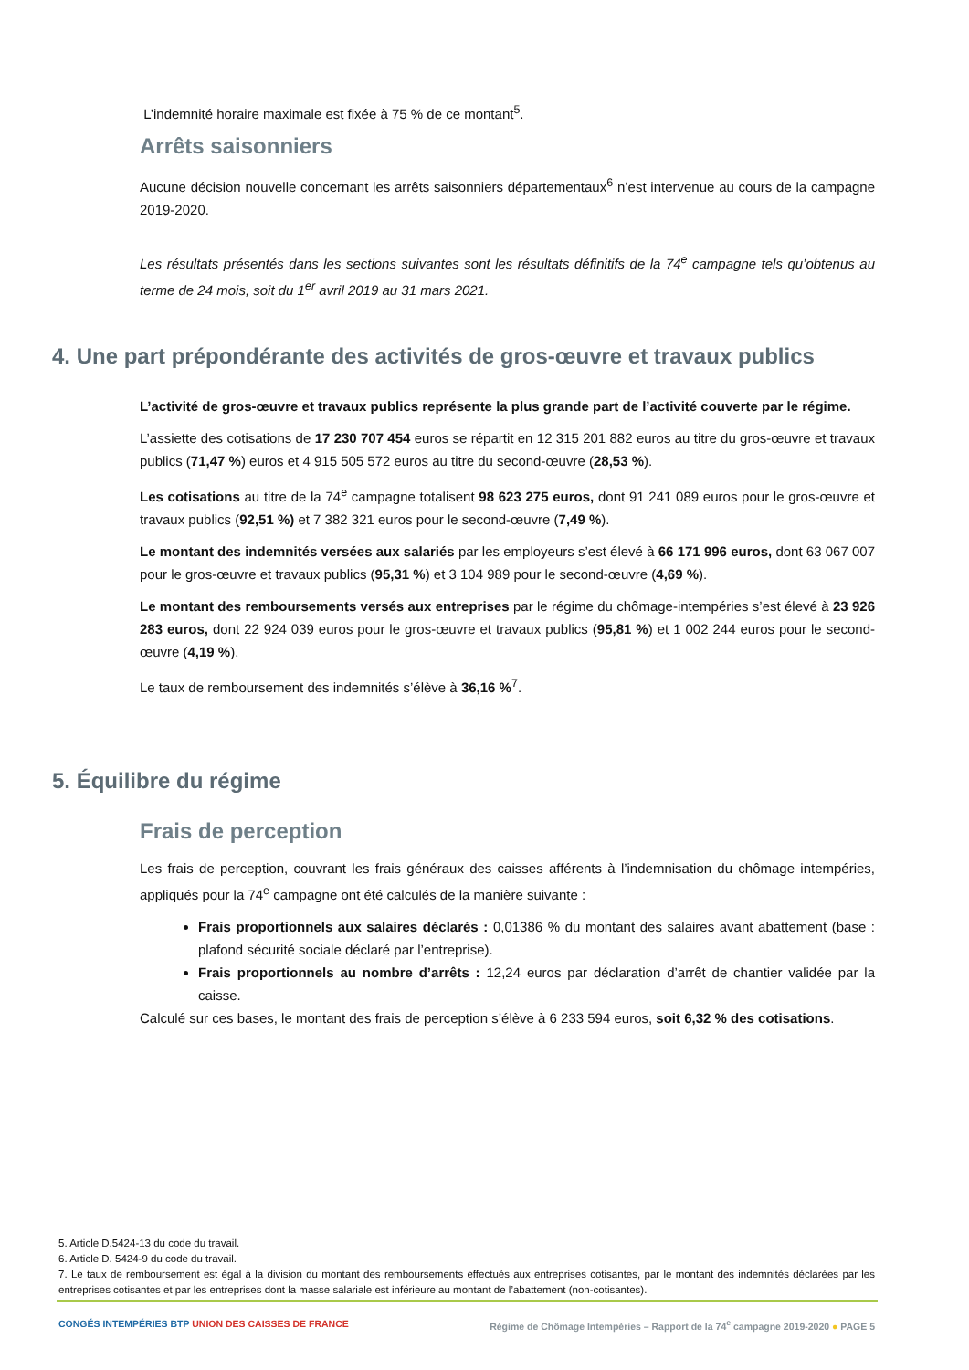L’indemnité horaire maximale est fixée à 75 % de ce montant<sup>5</sup>.
Arrêts saisonniers
Aucune décision nouvelle concernant les arrêts saisonniers départementaux<sup>6</sup> n’est intervenue au cours de la campagne 2019-2020.
Les résultats présentés dans les sections suivantes sont les résultats définitifs de la 74<sup>e</sup> campagne tels qu’obtenus au terme de 24 mois, soit du 1<sup>er</sup> avril 2019 au 31 mars 2021.
4. Une part prépondérante des activités de gros-œuvre et travaux publics
L’activité de gros-œuvre et travaux publics représente la plus grande part de l’activité couverte par le régime.
L’assiette des cotisations de 17 230 707 454 euros se répartit en 12 315 201 882 euros au titre du gros-œuvre et travaux publics (71,47 %) euros et 4 915 505 572 euros au titre du second-œuvre (28,53 %).
Les cotisations au titre de la 74<sup>e</sup> campagne totalisent 98 623 275 euros, dont 91 241 089 euros pour le gros-œuvre et travaux publics (92,51 %) et 7 382 321 euros pour le second-œuvre (7,49 %).
Le montant des indemnités versées aux salariés par les employeurs s’est élevé à 66 171 996 euros, dont 63 067 007 pour le gros-œuvre et travaux publics (95,31 %) et 3 104 989 pour le second-œuvre (4,69 %).
Le montant des remboursements versés aux entreprises par le régime du chômage-intempéries s’est élevé à 23 926 283 euros, dont 22 924 039 euros pour le gros-œuvre et travaux publics (95,81 %) et 1 002 244 euros pour le second-œuvre (4,19 %).
Le taux de remboursement des indemnités s’élève à 36,16 %<sup>7</sup>.
5. Équilibre du régime
Frais de perception
Les frais de perception, couvrant les frais généraux des caisses afférents à l’indemnisation du chômage intempéries, appliqués pour la 74<sup>e</sup> campagne ont été calculés de la manière suivante :
Frais proportionnels aux salaires déclarés : 0,01386 % du montant des salaires avant abattement (base : plafond sécurité sociale déclaré par l’entreprise).
Frais proportionnels au nombre d’arrêts : 12,24 euros par déclaration d’arrêt de chantier validée par la caisse.
Calculé sur ces bases, le montant des frais de perception s’élève à 6 233 594 euros, soit 6,32 % des cotisations.
5. Article D.5424-13 du code du travail.
6. Article D. 5424-9 du code du travail.
7. Le taux de remboursement est égal à la division du montant des remboursements effectués aux entreprises cotisantes, par le montant des indemnités déclarées par les entreprises cotisantes et par les entreprises dont la masse salariale est inférieure au montant de l’abattement (non-cotisantes).
CONGÉS INTEMPÉRIES BTP UNION DES CAISSES DE FRANCE Régime de Chômage Intempéries – Rapport de la 74<sup>e</sup> campagne 2019-2020 ● PAGE 5